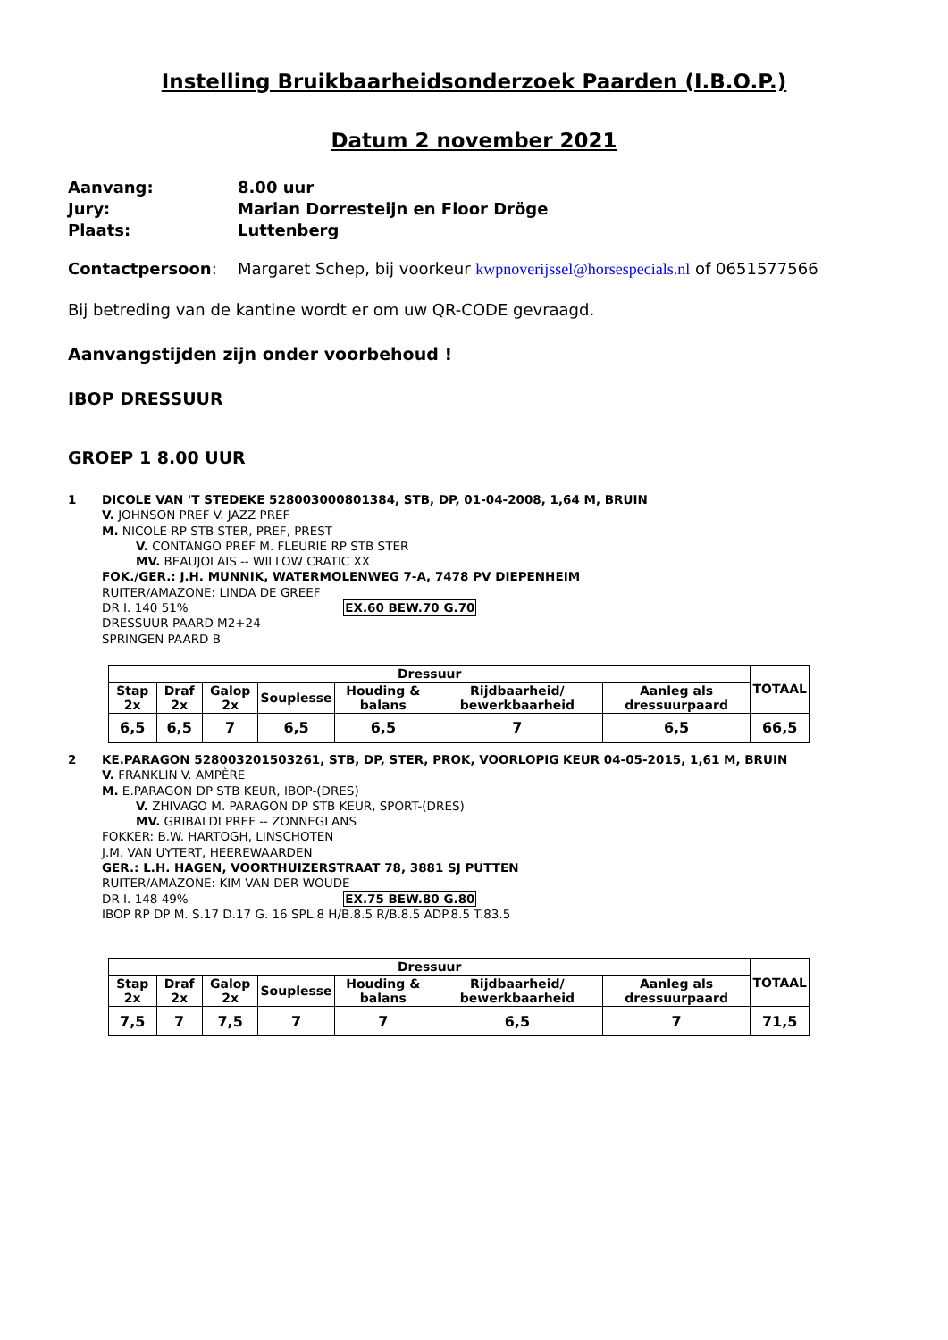Instelling Bruikbaarheidsonderzoek Paarden (I.B.O.P.)
Datum 2 november 2021
Aanvang:
8.00 uur
Jury:
Marian Dorresteijn en Floor Dröge
Plaats:
Luttenberg
Contactpersoon:
Margaret Schep, bij voorkeur kwpnoverijssel@horsespecials.nl of 0651577566
Bij betreding van de kantine wordt er om uw QR-CODE gevraagd.
Aanvangstijden zijn onder voorbehoud !
IBOP DRESSUUR
GROEP 1 8.00 UUR
1 DICOLE VAN 'T STEDEKE 528003000801384, STB, DP, 01-04-2008, 1,64 M, BRUIN
V. JOHNSON PREF V. JAZZ PREF
M. NICOLE RP STB STER, PREF, PREST
V. CONTANGO PREF M. FLEURIE RP STB STER
MV. BEAUJOLAIS -- WILLOW CRATIC XX
FOK./GER.: J.H. MUNNIK, WATERMOLENWEG 7-A, 7478 PV DIEPENHEIM
RUITER/AMAZONE: LINDA DE GREEF
DR I. 140 51% EX.60 BEW.70 G.70
DRESSUUR PAARD M2+24
SPRINGEN PAARD B
| Dressuur | | | | | | | TOTAAL |
| --- | --- | --- | --- | --- | --- | --- | --- |
| Stap 2x | Draf 2x | Galop 2x | Souplesse | Houding & balans | Rijdbaarheid/ bewerkbaarheid | Aanleg als dressuurpaard | |
| 6,5 | 6,5 | 7 | 6,5 | 6,5 | 7 | 6,5 | 66,5 |
2 KE.PARAGON 528003201503261, STB, DP, STER, PROK, VOORLOPIG KEUR 04-05-2015, 1,61 M, BRUIN
V. FRANKLIN V. AMPÈRE
M. E.PARAGON DP STB KEUR, IBOP-(DRES)
V. ZHIVAGO M. PARAGON DP STB KEUR, SPORT-(DRES)
MV. GRIBALDI PREF -- ZONNEGLANS
FOKKER: B.W. HARTOGH, LINSCHOTEN
J.M. VAN UYTERT, HEEREWAARDEN
GER.: L.H. HAGEN, VOORTHUIZERSTRAAT 78, 3881 SJ PUTTEN
RUITER/AMAZONE: KIM VAN DER WOUDE
DR I. 148 49% EX.75 BEW.80 G.80
IBOP RP DP M. S.17 D.17 G. 16 SPL.8 H/B.8.5 R/B.8.5 ADP.8.5 T.83.5
| Dressuur | | | | | | | TOTAAL |
| --- | --- | --- | --- | --- | --- | --- | --- |
| Stap 2x | Draf 2x | Galop 2x | Souplesse | Houding & balans | Rijdbaarheid/ bewerkbaarheid | Aanleg als dressuurpaard | |
| 7,5 | 7 | 7,5 | 7 | 7 | 6,5 | 7 | 71,5 |